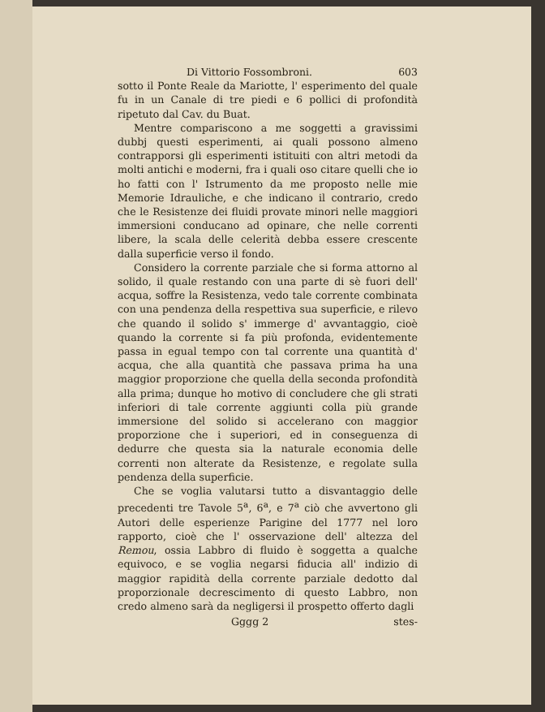Di Vittorio Fossombroni. 603
sotto il Ponte Reale da Mariotte, l' esperimento del quale fu in un Canale di tre piedi e 6 pollici di profondità ripetuto dal Cav. du Buat.
Mentre compariscono a me soggetti a gravissimi dubbj questi esperimenti, ai quali possono almeno contrapporsi gli esperimenti istituiti con altri metodi da molti antichi e moderni, fra i quali oso citare quelli che io ho fatti con l' Istrumento da me proposto nelle mie Memorie Idrauliche, e che indicano il contrario, credo che le Resistenze dei fluidi provate minori nelle maggiori immersioni conducano ad opinare, che nelle correnti libere, la scala delle celerità debba essere crescente dalla superficie verso il fondo.
Considero la corrente parziale che si forma attorno al solido, il quale restando con una parte di sè fuori dell' acqua, soffre la Resistenza, vedo tale corrente combinata con una pendenza della respettiva sua superficie, e rilevo che quando il solido s' immerge d' avvantaggio, cioè quando la corrente si fa più profonda, evidentemente passa in egual tempo con tal corrente una quantità d' acqua, che alla quantità che passava prima ha una maggior proporzione che quella della seconda profondità alla prima; dunque ho motivo di concludere che gli strati inferiori di tale corrente aggiunti colla più grande immersione del solido si accelerano con maggior proporzione che i superiori, ed in conseguenza di dedurre che questa sia la naturale economia delle correnti non alterate da Resistenze, e regolate sulla pendenza della superficie.
Che se voglia valutarsi tutto a disvantaggio delle precedenti tre Tavole 5<sup>a</sup>, 6<sup>a</sup>, e 7<sup>a</sup> ciò che avvertono gli Autori delle esperienze Parigine del 1777 nel loro rapporto, cioè che l' osservazione dell' altezza del Remou, ossia Labbro di fluido è soggetta a qualche equivoco, e se voglia negarsi fiducia all' indizio di maggior rapidità della corrente parziale dedotto dal proporzionale decrescimento di questo Labbro, non credo almeno sarà da negligersi il prospetto offerto dagli
Gggg 2 stes-